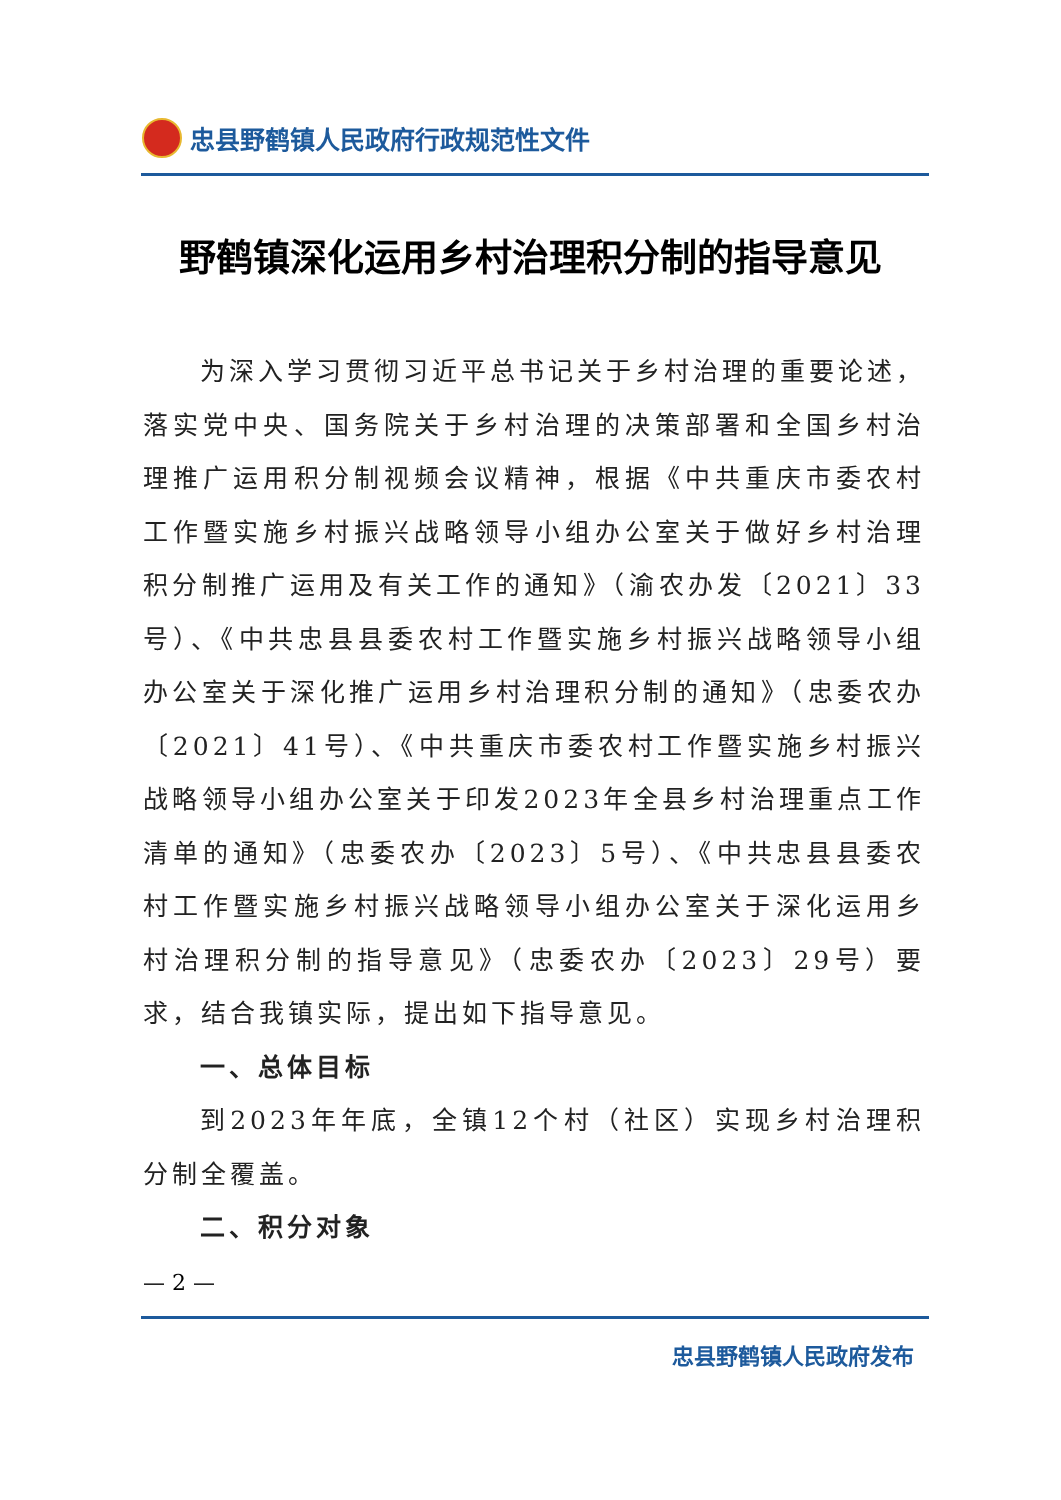忠县野鹤镇人民政府行政规范性文件
野鹤镇深化运用乡村治理积分制的指导意见
为深入学习贯彻习近平总书记关于乡村治理的重要论述，落实党中央、国务院关于乡村治理的决策部署和全国乡村治理推广运用积分制视频会议精神，根据《中共重庆市委农村工作暨实施乡村振兴战略领导小组办公室关于做好乡村治理积分制推广运用及有关工作的通知》（渝农办发〔2021〕33号）、《中共忠县县委农村工作暨实施乡村振兴战略领导小组办公室关于深化推广运用乡村治理积分制的通知》（忠委农办〔2021〕41号）、《中共重庆市委农村工作暨实施乡村振兴战略领导小组办公室关于印发2023年全县乡村治理重点工作清单的通知》（忠委农办〔2023〕5号）、《中共忠县县委农村工作暨实施乡村振兴战略领导小组办公室关于深化运用乡村治理积分制的指导意见》（忠委农办〔2023〕29号）要求，结合我镇实际，提出如下指导意见。
一、总体目标
到2023年年底，全镇12个村（社区）实现乡村治理积分制全覆盖。
二、积分对象
— 2 —
忠县野鹤镇人民政府发布